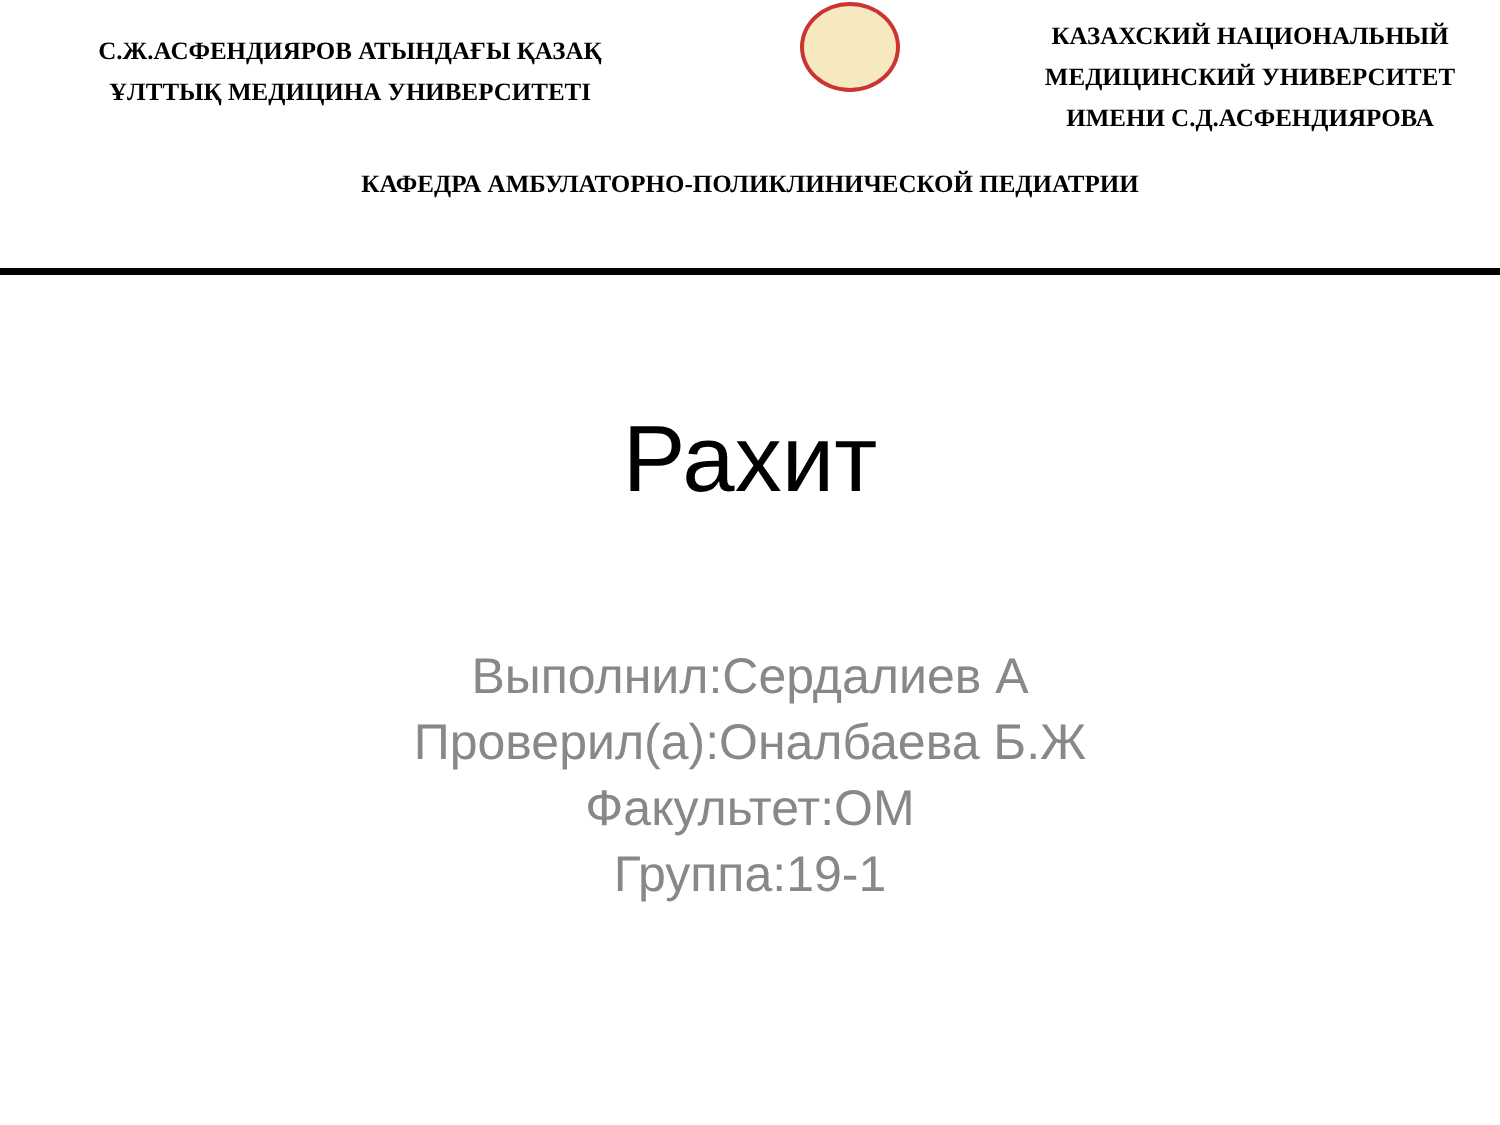С.Ж.АСФЕНДИЯРОВ АТЫНДАҒЫ ҚАЗАҚ
ҰЛТТЫҚ МЕДИЦИНА УНИВЕРСИТЕТІ
КАЗАХСКИЙ НАЦИОНАЛЬНЫЙ
МЕДИЦИНСКИЙ УНИВЕРСИТЕТ
ИМЕНИ С.Д.АСФЕНДИЯРОВА
КАФЕДРА АМБУЛАТОРНО-ПОЛИКЛИНИЧЕСКОЙ ПЕДИАТРИИ
Рахит
Выполнил:Сердалиев А
Проверил(а):Оналбаева Б.Ж
Факультет:ОМ
Группа:19-1